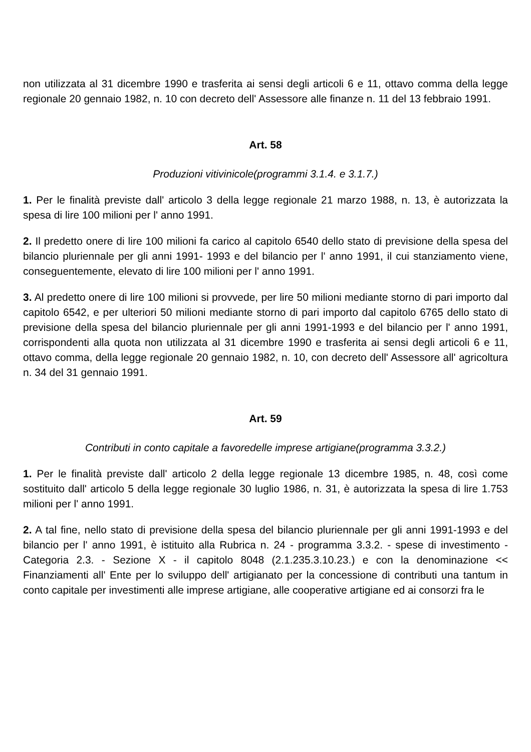non utilizzata al 31 dicembre 1990 e trasferita ai sensi degli articoli 6 e 11, ottavo comma della legge regionale 20 gennaio 1982, n. 10 con decreto dell' Assessore alle finanze n. 11 del 13 febbraio 1991.
Art. 58
Produzioni vitivinicole(programmi 3.1.4. e 3.1.7.)
1. Per le finalità previste dall' articolo 3 della legge regionale 21 marzo 1988, n. 13, è autorizzata la spesa di lire 100 milioni per l' anno 1991.
2. Il predetto onere di lire 100 milioni fa carico al capitolo 6540 dello stato di previsione della spesa del bilancio pluriennale per gli anni 1991- 1993 e del bilancio per l' anno 1991, il cui stanziamento viene, conseguentemente, elevato di lire 100 milioni per l' anno 1991.
3. Al predetto onere di lire 100 milioni si provvede, per lire 50 milioni mediante storno di pari importo dal capitolo 6542, e per ulteriori 50 milioni mediante storno di pari importo dal capitolo 6765 dello stato di previsione della spesa del bilancio pluriennale per gli anni 1991-1993 e del bilancio per l' anno 1991, corrispondenti alla quota non utilizzata al 31 dicembre 1990 e trasferita ai sensi degli articoli 6 e 11, ottavo comma, della legge regionale 20 gennaio 1982, n. 10, con decreto dell' Assessore all' agricoltura n. 34 del 31 gennaio 1991.
Art. 59
Contributi in conto capitale a favoredelle imprese artigiane(programma 3.3.2.)
1. Per le finalità previste dall' articolo 2 della legge regionale 13 dicembre 1985, n. 48, così come sostituito dall' articolo 5 della legge regionale 30 luglio 1986, n. 31, è autorizzata la spesa di lire 1.753 milioni per l' anno 1991.
2. A tal fine, nello stato di previsione della spesa del bilancio pluriennale per gli anni 1991-1993 e del bilancio per l' anno 1991, è istituito alla Rubrica n. 24 - programma 3.3.2. - spese di investimento - Categoria 2.3. - Sezione X - il capitolo 8048 (2.1.235.3.10.23.) e con la denominazione << Finanziamenti all' Ente per lo sviluppo dell' artigianato per la concessione di contributi una tantum in conto capitale per investimenti alle imprese artigiane, alle cooperative artigiane ed ai consorzi fra le